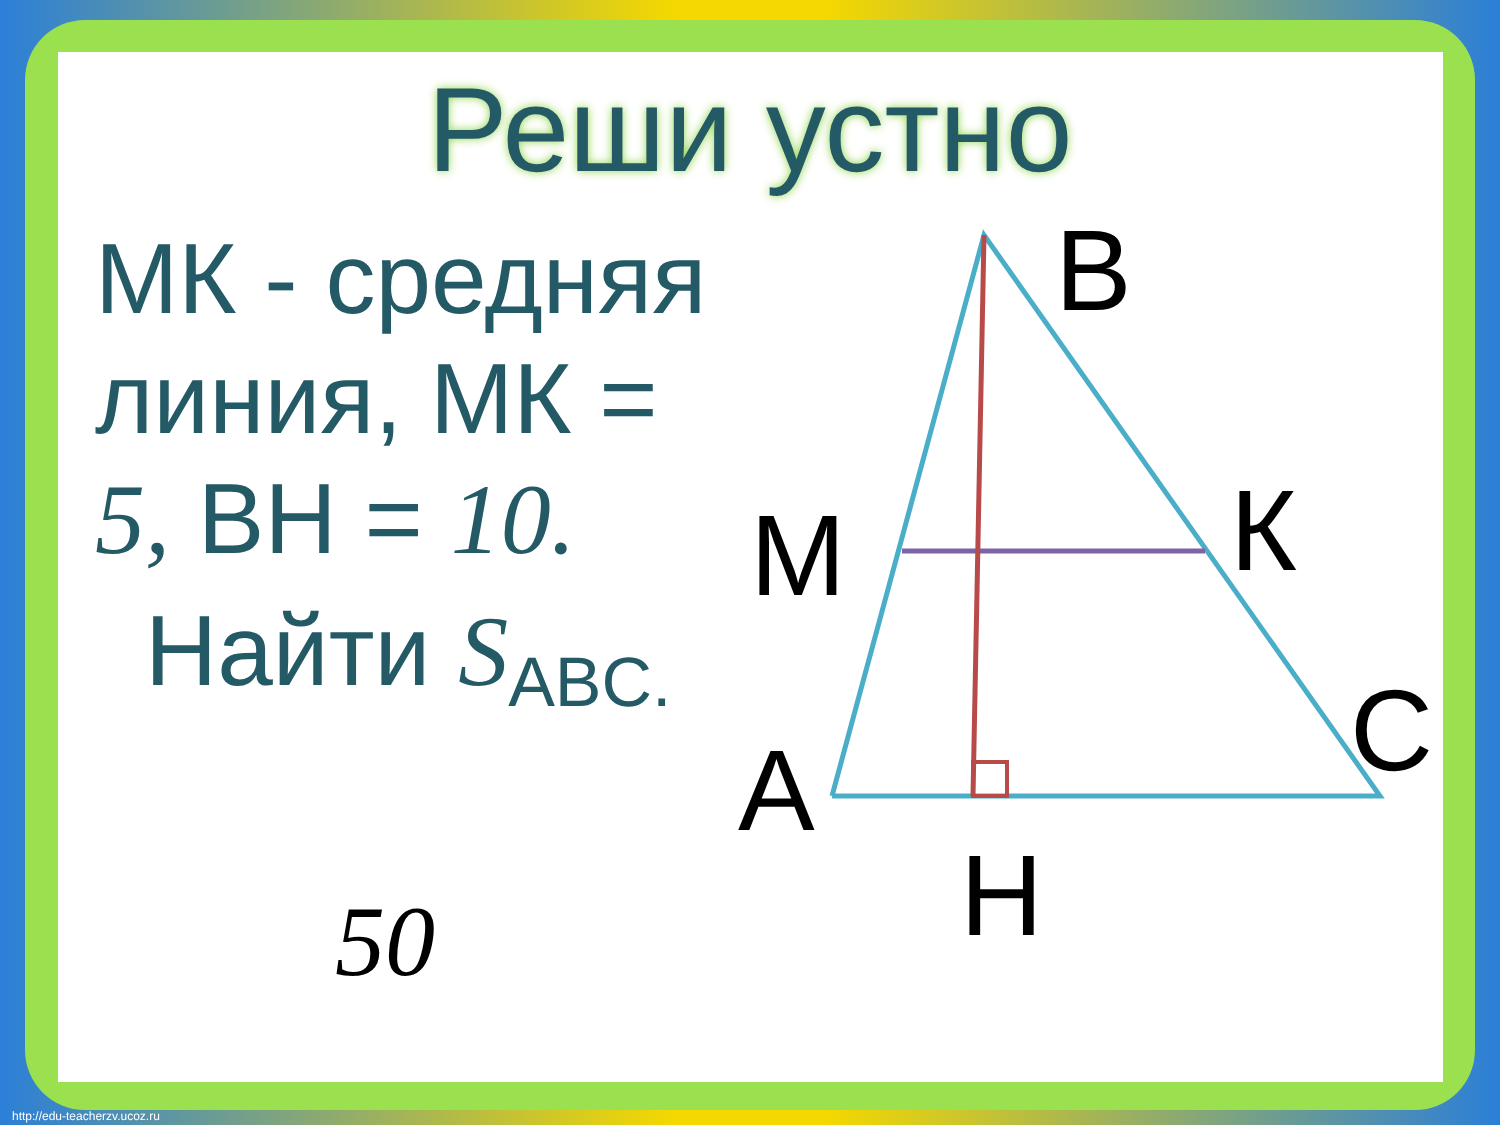B
К
M
C
A
H
Реши устно
МК - средняя линия, МК = 5, ВН = 10.
Найти S<sub>ABC.</sub>
50
http://edu-teacherzv.ucoz.ru